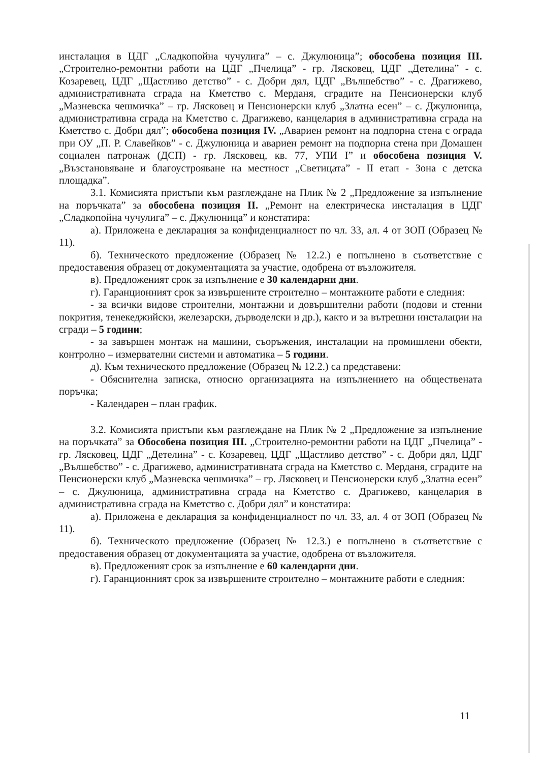инсталация в ЦДГ „Сладкопойна чучулига” – с. Джулюница”; обособена позиция III. „Строително-ремонтни работи на ЦДГ „Пчелица” - гр. Лясковец, ЦДГ „Детелина” - с. Козаревец, ЦДГ „Щастливо детство” - с. Добри дял, ЦДГ „Вълшебство” - с. Драгижево, административната сграда на Кметство с. Мерданя, сградите на Пенсионерски клуб „Мазневска чешмичка” – гр. Лясковец и Пенсионерски клуб „Златна есен” – с. Джулюница, административна сграда на Кметство с. Драгижево, канцелария в административна сграда на Кметство с. Добри дял”; обособена позиция IV. „Авариен ремонт на подпорна стена с ограда при ОУ „П. Р. Славейков” - с. Джулюница и авариен ремонт на подпорна стена при Домашен социален патронаж (ДСП) - гр. Лясковец, кв. 77, УПИ I” и обособена позиция V. „Възстановяване и благоустрояване на местност „Светицата” - II етап - Зона с детска площадка”.
3.1. Комисията пристъпи към разглеждане на Плик № 2 „Предложение за изпълнение на поръчката” за обособена позиция II. „Ремонт на електрическа инсталация в ЦДГ „Сладкопойна чучулига” – с. Джулюница” и констатира:
а). Приложена е декларация за конфиденциалност по чл. 33, ал. 4 от ЗОП (Образец № 11).
б). Техническото предложение (Образец № 12.2.) е попълнено в съответствие с предоставения образец от документацията за участие, одобрена от възложителя.
в). Предложеният срок за изпълнение е 30 календарни дни.
г). Гаранционният срок за извършените строително – монтажните работи е следния:
- за всички видове строителни, монтажни и довършителни работи (подови и стенни покрития, тенекеджийски, железарски, дърводелски и др.), както и за вътрешни инсталации на сгради – 5 години;
- за завършен монтаж на машини, съоръжения, инсталации на промишлени обекти, контролно – измервателни системи и автоматика – 5 години.
д). Към техническото предложение (Образец № 12.2.) са представени:
- Обяснителна записка, относно организацията на изпълнението на обществената поръчка;
- Календарен – план график.
3.2. Комисията пристъпи към разглеждане на Плик № 2 „Предложение за изпълнение на поръчката” за Обособена позиция III. „Строително-ремонтни работи на ЦДГ „Пчелица” - гр. Лясковец, ЦДГ „Детелина” - с. Козаревец, ЦДГ „Щастливо детство” - с. Добри дял, ЦДГ „Вълшебство” - с. Драгижево, административната сграда на Кметство с. Мерданя, сградите на Пенсионерски клуб „Мазневска чешмичка” – гр. Лясковец и Пенсионерски клуб „Златна есен” – с. Джулюница, административна сграда на Кметство с. Драгижево, канцелария в административна сграда на Кметство с. Добри дял” и констатира:
а). Приложена е декларация за конфиденциалност по чл. 33, ал. 4 от ЗОП (Образец № 11).
б). Техническото предложение (Образец № 12.3.) е попълнено в съответствие с предоставения образец от документацията за участие, одобрена от възложителя.
в). Предложеният срок за изпълнение е 60 календарни дни.
г). Гаранционният срок за извършените строително – монтажните работи е следния:
11